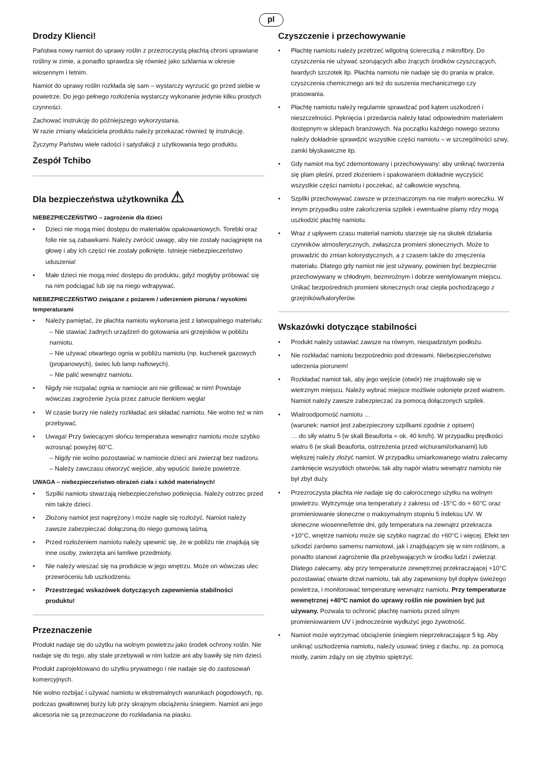pl
Drodzy Klienci!
Państwa nowy namiot do uprawy roślin z przezroczystą płachtą chroni uprawiane rośliny w zimie, a ponadto sprawdza się również jako szklarnia w okresie wiosennym i letnim.
Namiot do uprawy roślin rozkłada się sam – wystarczy wyrzucić go przed siebie w powietrze. Do jego pełnego rozłożenia wystarczy wykonanie jedynie kilku prostych czynności.
Zachować instrukcję do późniejszego wykorzystania.
W razie zmiany właściciela produktu należy przekazać również tę instrukcję.
Życzymy Państwu wiele radości i satysfakcji z użytkowania tego produktu.
Zespół Tchibo
Dla bezpieczeństwa użytkownika ⚠
NIEBEZPIECZEŃSTWO – zagrożenie dla dzieci
• Dzieci nie mogą mieć dostępu do materiałów opakowaniowych. Torebki oraz folie nie są zabawkami. Należy zwrócić uwagę, aby nie zostały naciągnięte na głowę i aby ich części nie zostały połknięte. Istnieje niebezpieczeństwo uduszenia!
• Małe dzieci nie mogą mieć dostępu do produktu, gdyż mogłyby próbować się na nim podciągać lub się na niego wdrapywać.
NIEBEZPIECZEŃSTWO związane z pożarem / uderzeniem pioruna / wysokimi temperaturami
• Należy pamiętać, że płachta namiotu wykonana jest z łatwopalnego materiału:
– Nie stawiać żadnych urządzeń do gotowania ani grzejników w pobliżu namiotu.
– Nie używać otwartego ognia w pobliżu namiotu (np. kuchenek gazowych (propanowych), świec lub lamp naftowych).
– Nie palić wewnątrz namiotu.
• Nigdy nie rozpalać ognia w namiocie ani nie grillować w nim! Powstaje wówczas zagrożenie życia przez zatrucie tlenkiem węgla!
• W czasie burzy nie należy rozkładać ani składać namiotu. Nie wolno też w nim przebywać.
• Uwaga! Przy świecącym słońcu temperatura wewnątrz namiotu może szybko wzrosnąć powyżej 60°C.
– Nigdy nie wolno pozostawiać w namiocie dzieci ani zwierząt bez nadzoru.
– Należy zawczasu otworzyć wejście, aby wpuścić świeże powietrze.
UWAGA – niebezpieczeństwo obrażeń ciała i szkód materialnych!
• Szpilki namiotu stwarzają niebezpieczeństwo potknięcia. Należy ostrzec przed nim także dzieci.
• Złożony namiot jest naprężony i może nagle się rozłożyć. Namiot należy zawsze zabezpieczać dołączoną do niego gumową taśmą.
• Przed rozłożeniem namiotu należy upewnić się, że w pobliżu nie znajdują się inne osoby, zwierzęta ani łamliwe przedmioty.
• Nie należy wieszać się na produkcie w jego wnętrzu. Może on wówczas ulec przewróceniu lub uszkodzeniu.
• Przestrzegać wskazówek dotyczących zapewnienia stabilności produktu!
Przeznaczenie
Produkt nadaje się do użytku na wolnym powietrzu jako środek ochrony roślin. Nie nadaje się do tego, aby stale przebywali w nim ludzie ani aby bawiły się nim dzieci.
Produkt zaprojektowano do użytku prywatnego i nie nadaje się do zastosowań komercyjnych.
Nie wolno rozbijać i używać namiotu w ekstremalnych warunkach pogodowych, np. podczas gwałtownej burzy lub przy skrajnym obciążeniu śniegiem. Namiot ani jego akcesoria nie są przeznaczone do rozkładania na piasku.
Czyszczenie i przechowywanie
• Płachtę namiotu należy przetrzeć wilgotną ściereczką z mikrofibry. Do czyszczenia nie używać szorujących albo żrących środków czyszczących, twardych szczotek itp. Płachta namiotu nie nadaje się do prania w pralce, czyszczenia chemicznego ani też do suszenia mechanicznego czy prasowania.
• Płachtę namiotu należy regularnie sprawdzać pod kątem uszkodzeń i nieszczelności. Pęknięcia i przedarcia należy łatać odpowiednim materiałem dostępnym w sklepach branżowych. Na początku każdego nowego sezonu należy dokładnie sprawdzić wszystkie części namiotu – w szczególności szwy, zamki błyskawiczne itp.
• Gdy namiot ma być zdemontowany i przechowywany: aby uniknąć tworzenia się plam pleśni, przed złożeniem i spakowaniem dokładnie wyczyścić wszystkie części namiotu i poczekać, aż całkowicie wyschną.
• Szpilki przechowywać zawsze w przeznaczonym na nie małym woreczku. W innym przypadku ostre zakończenia szpilek i ewentualne plamy rdzy mogą uszkodzić płachtę namiotu.
• Wraz z upływem czasu materiał namiotu starzeje się na skutek działania czynników atmosferycznych, zwłaszcza promieni słonecznych. Może to prowadzić do zmian kolorystycznych, a z czasem także do zmęczenia materiału. Dlatego gdy namiot nie jest używany, powinien być bezpiecznie przechowywany w chłodnym, bezmroźnym i dobrze wentylowanym miejscu. Unikać bezpośrednich promieni słonecznych oraz ciepła pochodzącego z grzejników/kaloryferów.
Wskazówki dotyczące stabilności
• Produkt należy ustawiać zawsze na równym, niespadzistym podłożu.
• Nie rozkładać namiotu bezpośrednio pod drzewami. Niebezpieczeństwo uderzenia piorunem!
• Rozkładać namiot tak, aby jego wejście (otwór) nie znajdowało się w wietrznym miejscu. Należy wybrać miejsce możliwie osłonięte przed wiatrem. Namiot należy zawsze zabezpieczać za pomocą dołączonych szpilek.
• Wiatroodporność namiotu …
(warunek: namiot jest zabezpieczony szpilkami zgodnie z opisem)
… do siły wiatru 5 (w skali Beauforta = ok. 40 km/h). W przypadku prędkości wiatru 6 (w skali Beauforta, ostrzeżenia przed wichurami/orkanami) lub większej należy złożyć namiot. W przypadku umiarkowanego wiatru zalecamy zamknięcie wszystkich otworów, tak aby napór wiatru wewnątrz namiotu nie był zbyt duży.
• Przezroczysta płachta nie nadaje się do całorocznego użytku na wolnym powietrzu. Wytrzymuje ona temperatury z zakresu od -15°C do + 60°C oraz promieniowanie słoneczne o maksymalnym stopniu 5 indeksu UV. W słoneczne wiosenne/letnie dni, gdy temperatura na zewnątrz przekracza +10°C, wnętrze namiotu może się szybko nagrzać do +60°C i więcej. Efekt ten szkodzi zarówno samemu namiotowi, jak i znajdującym się w nim roślinom, a ponadto stanowi zagrożenie dla przebywających w środku ludzi i zwierząt. Dlatego zalecamy, aby przy temperaturze zewnętrznej przekraczającej +10°C pozostawiać otwarte drzwi namiotu, tak aby zapewniony był dopływ świeżego powietrza, i monitorować temperaturę wewnątrz namiotu. Przy temperaturze wewnętrznej +40°C namiot do uprawy roślin nie powinien być już używany. Pozwala to ochronić płachtę namiotu przed silnym promieniowaniem UV i jednocześnie wydłużyć jego żywotność.
• Namiot może wytrzymać obciążenie śniegiem nieprzekraczające 5 kg. Aby uniknąć uszkodzenia namiotu, należy usuwać śnieg z dachu, np. za pomocą miotły, zanim zdąży on się zbytnio spiętrzyć.